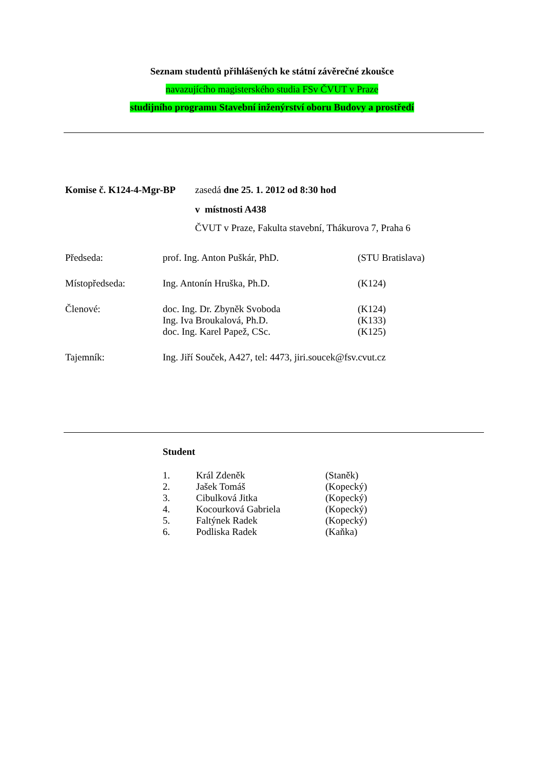Seznam studentů přihlášených ke státní závěrečné zkoušce
navazujícího magisterského studia FSv ČVUT v Praze
studijního programu Stavební inženýrství oboru Budovy a prostředí
| Komise č. K124-4-Mgr-BP | zasedá dne 25. 1. 2012 od 8:30 hod |
| | v místnosti A438 |
| | ČVUT v Praze, Fakulta stavební, Thákurova 7, Praha 6 |
| Předseda: | prof. Ing. Anton Puškár, PhD. | (STU Bratislava) |
| Místopředseda: | Ing. Antonín Hruška, Ph.D. | (K124) |
| Členové: | doc. Ing. Dr. Zbyněk Svoboda | (K124) |
| | Ing. Iva Broukalová, Ph.D. | (K133) |
| | doc. Ing. Karel Papež, CSc. | (K125) |
| Tajemník: | Ing. Jiří Souček, A427, tel: 4473, jiri.soucek@fsv.cvut.cz | |
Student
| 1. | Král Zdeněk | (Staněk) |
| 2. | Jašek Tomáš | (Kopecký) |
| 3. | Cibulková Jitka | (Kopecký) |
| 4. | Kocourková Gabriela | (Kopecký) |
| 5. | Faltýnek Radek | (Kopecký) |
| 6. | Podliska Radek | (Kaňka) |